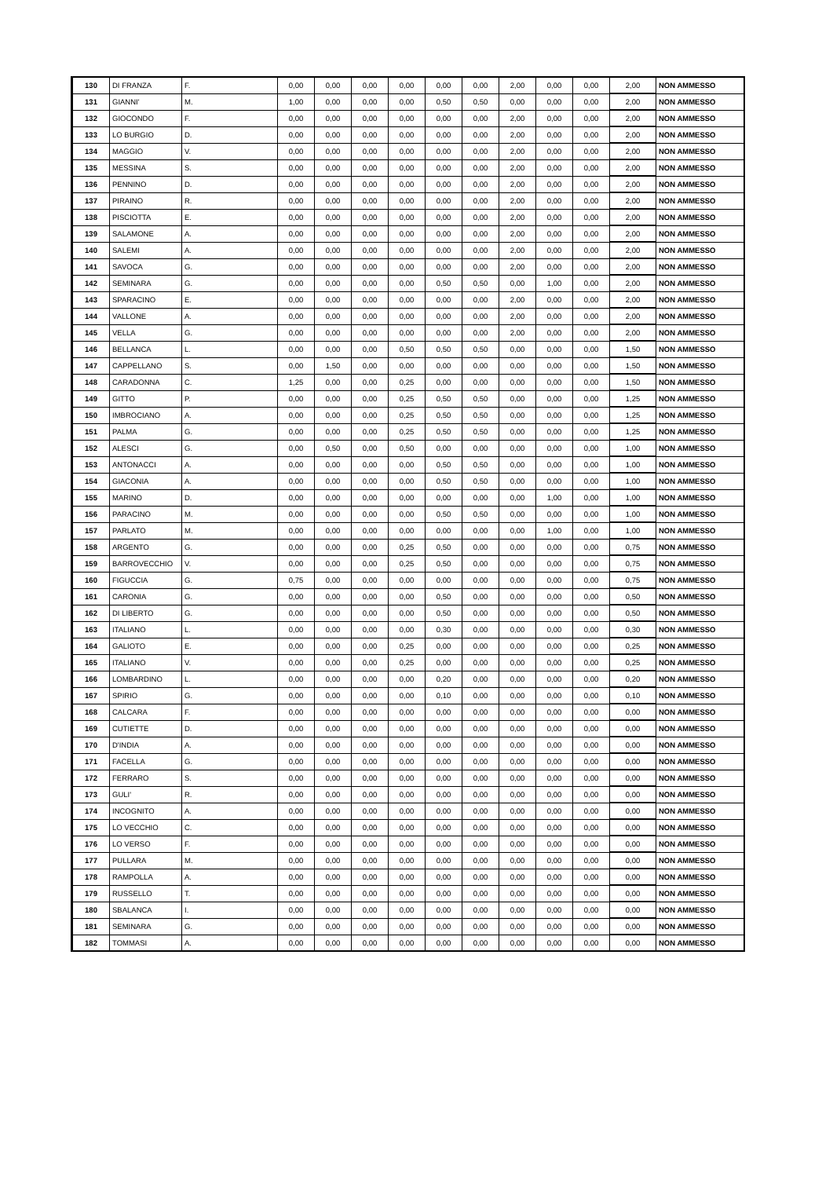| 130 | DI FRANZA | F. | 0,00 | 0,00 | 0,00 | 0,00 | 0,00 | 0,00 | 2,00 | 0,00 | 0,00 | 2,00 | NON AMMESSO |
| 131 | GIANNI' | M. | 1,00 | 0,00 | 0,00 | 0,00 | 0,50 | 0,50 | 0,00 | 0,00 | 0,00 | 2,00 | NON AMMESSO |
| 132 | GIOCONDO | F. | 0,00 | 0,00 | 0,00 | 0,00 | 0,00 | 0,00 | 2,00 | 0,00 | 0,00 | 2,00 | NON AMMESSO |
| 133 | LO BURGIO | D. | 0,00 | 0,00 | 0,00 | 0,00 | 0,00 | 0,00 | 2,00 | 0,00 | 0,00 | 2,00 | NON AMMESSO |
| 134 | MAGGIO | V. | 0,00 | 0,00 | 0,00 | 0,00 | 0,00 | 0,00 | 2,00 | 0,00 | 0,00 | 2,00 | NON AMMESSO |
| 135 | MESSINA | S. | 0,00 | 0,00 | 0,00 | 0,00 | 0,00 | 0,00 | 2,00 | 0,00 | 0,00 | 2,00 | NON AMMESSO |
| 136 | PENNINO | D. | 0,00 | 0,00 | 0,00 | 0,00 | 0,00 | 0,00 | 2,00 | 0,00 | 0,00 | 2,00 | NON AMMESSO |
| 137 | PIRAINO | R. | 0,00 | 0,00 | 0,00 | 0,00 | 0,00 | 0,00 | 2,00 | 0,00 | 0,00 | 2,00 | NON AMMESSO |
| 138 | PISCIOTTA | E. | 0,00 | 0,00 | 0,00 | 0,00 | 0,00 | 0,00 | 2,00 | 0,00 | 0,00 | 2,00 | NON AMMESSO |
| 139 | SALAMONE | A. | 0,00 | 0,00 | 0,00 | 0,00 | 0,00 | 0,00 | 2,00 | 0,00 | 0,00 | 2,00 | NON AMMESSO |
| 140 | SALEMI | A. | 0,00 | 0,00 | 0,00 | 0,00 | 0,00 | 0,00 | 2,00 | 0,00 | 0,00 | 2,00 | NON AMMESSO |
| 141 | SAVOCA | G. | 0,00 | 0,00 | 0,00 | 0,00 | 0,00 | 0,00 | 2,00 | 0,00 | 0,00 | 2,00 | NON AMMESSO |
| 142 | SEMINARA | G. | 0,00 | 0,00 | 0,00 | 0,00 | 0,50 | 0,50 | 0,00 | 1,00 | 0,00 | 2,00 | NON AMMESSO |
| 143 | SPARACINO | E. | 0,00 | 0,00 | 0,00 | 0,00 | 0,00 | 0,00 | 2,00 | 0,00 | 0,00 | 2,00 | NON AMMESSO |
| 144 | VALLONE | A. | 0,00 | 0,00 | 0,00 | 0,00 | 0,00 | 0,00 | 2,00 | 0,00 | 0,00 | 2,00 | NON AMMESSO |
| 145 | VELLA | G. | 0,00 | 0,00 | 0,00 | 0,00 | 0,00 | 0,00 | 2,00 | 0,00 | 0,00 | 2,00 | NON AMMESSO |
| 146 | BELLANCA | L. | 0,00 | 0,00 | 0,00 | 0,50 | 0,50 | 0,50 | 0,00 | 0,00 | 0,00 | 1,50 | NON AMMESSO |
| 147 | CAPPELLANO | S. | 0,00 | 1,50 | 0,00 | 0,00 | 0,00 | 0,00 | 0,00 | 0,00 | 0,00 | 1,50 | NON AMMESSO |
| 148 | CARADONNA | C. | 1,25 | 0,00 | 0,00 | 0,25 | 0,00 | 0,00 | 0,00 | 0,00 | 0,00 | 1,50 | NON AMMESSO |
| 149 | GITTO | P. | 0,00 | 0,00 | 0,00 | 0,25 | 0,50 | 0,50 | 0,00 | 0,00 | 0,00 | 1,25 | NON AMMESSO |
| 150 | IMBROCIANO | A. | 0,00 | 0,00 | 0,00 | 0,25 | 0,50 | 0,50 | 0,00 | 0,00 | 0,00 | 1,25 | NON AMMESSO |
| 151 | PALMA | G. | 0,00 | 0,00 | 0,00 | 0,25 | 0,50 | 0,50 | 0,00 | 0,00 | 0,00 | 1,25 | NON AMMESSO |
| 152 | ALESCI | G. | 0,00 | 0,50 | 0,00 | 0,50 | 0,00 | 0,00 | 0,00 | 0,00 | 0,00 | 1,00 | NON AMMESSO |
| 153 | ANTONACCI | A. | 0,00 | 0,00 | 0,00 | 0,00 | 0,50 | 0,50 | 0,00 | 0,00 | 0,00 | 1,00 | NON AMMESSO |
| 154 | GIACONIA | A. | 0,00 | 0,00 | 0,00 | 0,00 | 0,50 | 0,50 | 0,00 | 0,00 | 0,00 | 1,00 | NON AMMESSO |
| 155 | MARINO | D. | 0,00 | 0,00 | 0,00 | 0,00 | 0,00 | 0,00 | 0,00 | 1,00 | 0,00 | 1,00 | NON AMMESSO |
| 156 | PARACINO | M. | 0,00 | 0,00 | 0,00 | 0,00 | 0,50 | 0,50 | 0,00 | 0,00 | 0,00 | 1,00 | NON AMMESSO |
| 157 | PARLATO | M. | 0,00 | 0,00 | 0,00 | 0,00 | 0,00 | 0,00 | 0,00 | 1,00 | 0,00 | 1,00 | NON AMMESSO |
| 158 | ARGENTO | G. | 0,00 | 0,00 | 0,00 | 0,25 | 0,50 | 0,00 | 0,00 | 0,00 | 0,00 | 0,75 | NON AMMESSO |
| 159 | BARROVECCHIO | V. | 0,00 | 0,00 | 0,00 | 0,25 | 0,50 | 0,00 | 0,00 | 0,00 | 0,00 | 0,75 | NON AMMESSO |
| 160 | FIGUCCIA | G. | 0,75 | 0,00 | 0,00 | 0,00 | 0,00 | 0,00 | 0,00 | 0,00 | 0,00 | 0,75 | NON AMMESSO |
| 161 | CARONIA | G. | 0,00 | 0,00 | 0,00 | 0,00 | 0,50 | 0,00 | 0,00 | 0,00 | 0,00 | 0,50 | NON AMMESSO |
| 162 | DI LIBERTO | G. | 0,00 | 0,00 | 0,00 | 0,00 | 0,50 | 0,00 | 0,00 | 0,00 | 0,00 | 0,50 | NON AMMESSO |
| 163 | ITALIANO | L. | 0,00 | 0,00 | 0,00 | 0,00 | 0,30 | 0,00 | 0,00 | 0,00 | 0,00 | 0,30 | NON AMMESSO |
| 164 | GALIOTO | E. | 0,00 | 0,00 | 0,00 | 0,25 | 0,00 | 0,00 | 0,00 | 0,00 | 0,00 | 0,25 | NON AMMESSO |
| 165 | ITALIANO | V. | 0,00 | 0,00 | 0,00 | 0,25 | 0,00 | 0,00 | 0,00 | 0,00 | 0,00 | 0,25 | NON AMMESSO |
| 166 | LOMBARDINO | L. | 0,00 | 0,00 | 0,00 | 0,00 | 0,20 | 0,00 | 0,00 | 0,00 | 0,00 | 0,20 | NON AMMESSO |
| 167 | SPIRIO | G. | 0,00 | 0,00 | 0,00 | 0,00 | 0,10 | 0,00 | 0,00 | 0,00 | 0,00 | 0,10 | NON AMMESSO |
| 168 | CALCARA | F. | 0,00 | 0,00 | 0,00 | 0,00 | 0,00 | 0,00 | 0,00 | 0,00 | 0,00 | 0,00 | NON AMMESSO |
| 169 | CUTIETTE | D. | 0,00 | 0,00 | 0,00 | 0,00 | 0,00 | 0,00 | 0,00 | 0,00 | 0,00 | 0,00 | NON AMMESSO |
| 170 | D'INDIA | A. | 0,00 | 0,00 | 0,00 | 0,00 | 0,00 | 0,00 | 0,00 | 0,00 | 0,00 | 0,00 | NON AMMESSO |
| 171 | FACELLA | G. | 0,00 | 0,00 | 0,00 | 0,00 | 0,00 | 0,00 | 0,00 | 0,00 | 0,00 | 0,00 | NON AMMESSO |
| 172 | FERRARO | S. | 0,00 | 0,00 | 0,00 | 0,00 | 0,00 | 0,00 | 0,00 | 0,00 | 0,00 | 0,00 | NON AMMESSO |
| 173 | GULI' | R. | 0,00 | 0,00 | 0,00 | 0,00 | 0,00 | 0,00 | 0,00 | 0,00 | 0,00 | 0,00 | NON AMMESSO |
| 174 | INCOGNITO | A. | 0,00 | 0,00 | 0,00 | 0,00 | 0,00 | 0,00 | 0,00 | 0,00 | 0,00 | 0,00 | NON AMMESSO |
| 175 | LO VECCHIO | C. | 0,00 | 0,00 | 0,00 | 0,00 | 0,00 | 0,00 | 0,00 | 0,00 | 0,00 | 0,00 | NON AMMESSO |
| 176 | LO VERSO | F. | 0,00 | 0,00 | 0,00 | 0,00 | 0,00 | 0,00 | 0,00 | 0,00 | 0,00 | 0,00 | NON AMMESSO |
| 177 | PULLARA | M. | 0,00 | 0,00 | 0,00 | 0,00 | 0,00 | 0,00 | 0,00 | 0,00 | 0,00 | 0,00 | NON AMMESSO |
| 178 | RAMPOLLA | A. | 0,00 | 0,00 | 0,00 | 0,00 | 0,00 | 0,00 | 0,00 | 0,00 | 0,00 | 0,00 | NON AMMESSO |
| 179 | RUSSELLO | T. | 0,00 | 0,00 | 0,00 | 0,00 | 0,00 | 0,00 | 0,00 | 0,00 | 0,00 | 0,00 | NON AMMESSO |
| 180 | SBALANCA | I. | 0,00 | 0,00 | 0,00 | 0,00 | 0,00 | 0,00 | 0,00 | 0,00 | 0,00 | 0,00 | NON AMMESSO |
| 181 | SEMINARA | G. | 0,00 | 0,00 | 0,00 | 0,00 | 0,00 | 0,00 | 0,00 | 0,00 | 0,00 | 0,00 | NON AMMESSO |
| 182 | TOMMASI | A. | 0,00 | 0,00 | 0,00 | 0,00 | 0,00 | 0,00 | 0,00 | 0,00 | 0,00 | 0,00 | NON AMMESSO |